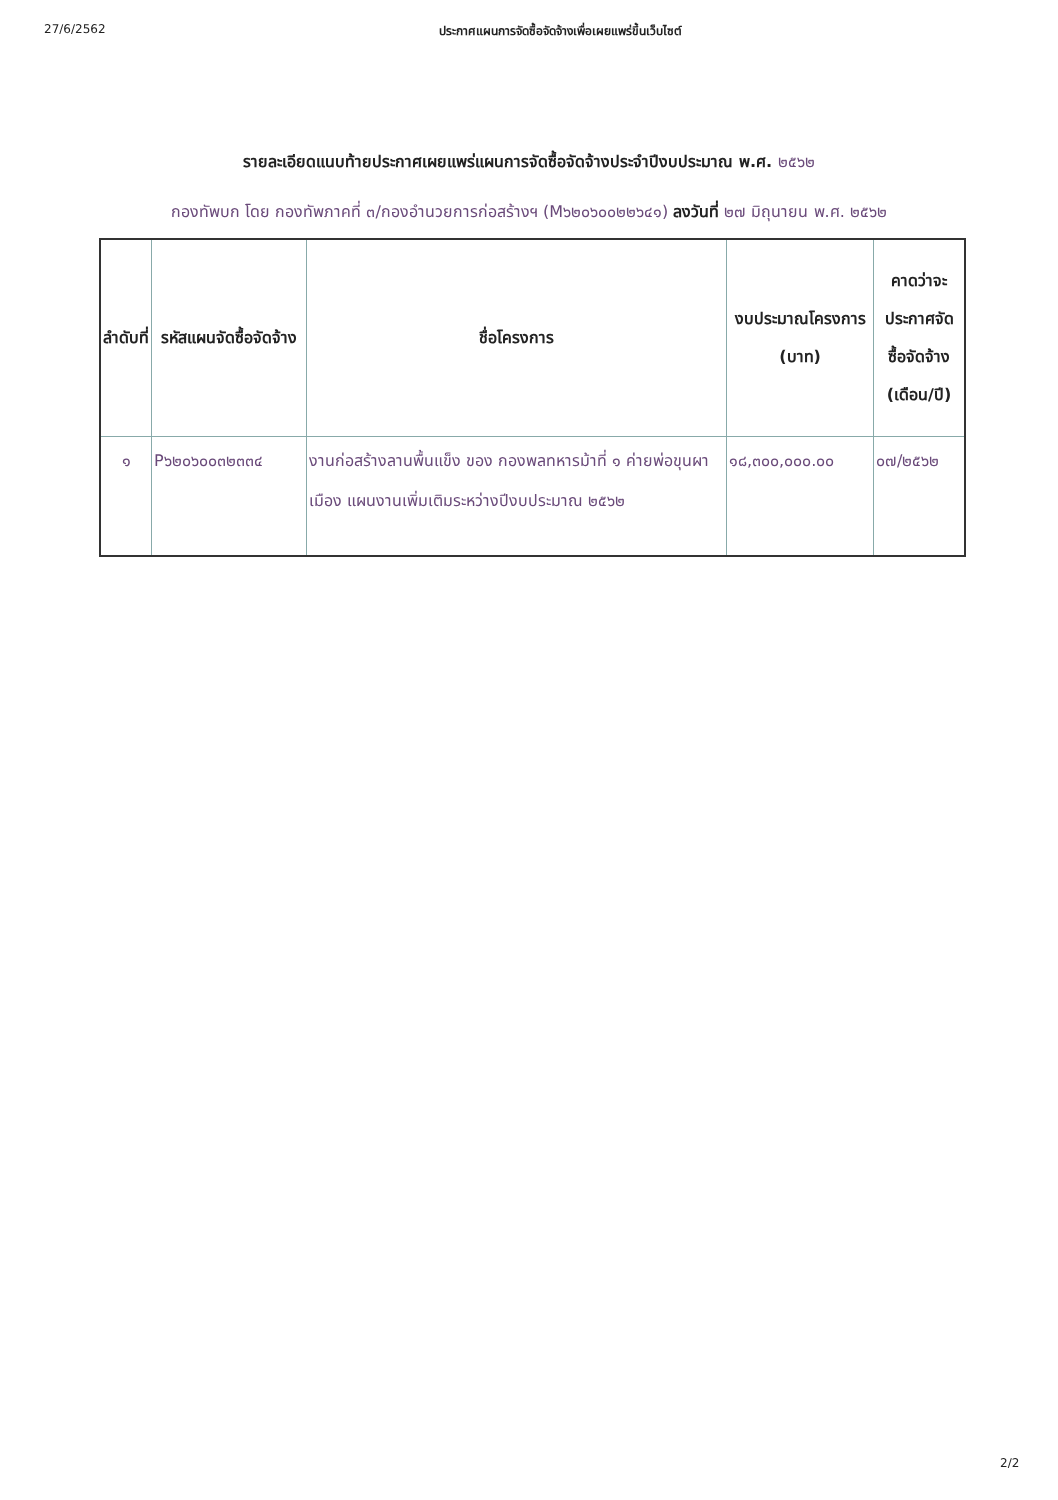27/6/2562 ประกาศแผนการจัดซื้อจัดจ้างเพื่อเผยแพร่ขึ้นเว็บไซต์
รายละเอียดแนบท้ายประกาศเผยแพร่แผนการจัดซื้อจัดจ้างประจำปีงบประมาณ พ.ศ. ๒๕๖๒
กองทัพบก โดย กองทัพภาคที่ ๓/กองอำนวยการก่อสร้างฯ (M๖๒๐๖๐๐๒๒๖๔๑) ลงวันที่ ๒๗ มิถุนายน พ.ศ. ๒๕๖๒
| ลำดับที่ | รหัสแผนจัดซื้อจัดจ้าง | ชื่อโครงการ | งบประมาณโครงการ (บาท) | คาดว่าจะประกาศจัดซื้อจัดจ้าง (เดือน/ปี) |
| --- | --- | --- | --- | --- |
| ๑ | P๖๒๐๖๐๐๓๒๓๓๔ | งานก่อสร้างลานพื้นแข็ง ของ กองพลทหารม้าที่ ๑ ค่ายพ่อขุนผาเมือง แผนงานเพิ่มเติมระหว่างปีงบประมาณ ๒๕๖๒ | ๑๘,๓๐๐,๐๐๐.๐๐ | ๐๗/๒๕๖๒ |
2/2